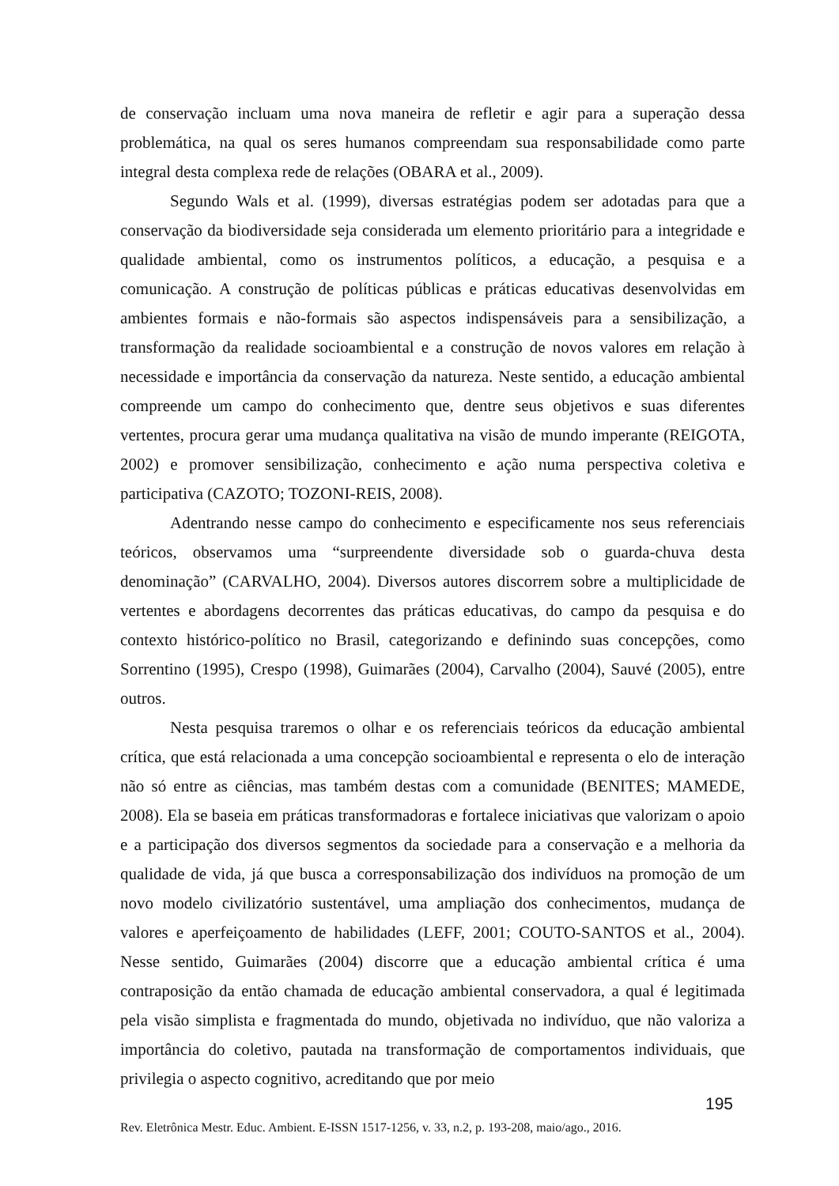de conservação incluam uma nova maneira de refletir e agir para a superação dessa problemática, na qual os seres humanos compreendam sua responsabilidade como parte integral desta complexa rede de relações (OBARA et al., 2009).
Segundo Wals et al. (1999), diversas estratégias podem ser adotadas para que a conservação da biodiversidade seja considerada um elemento prioritário para a integridade e qualidade ambiental, como os instrumentos políticos, a educação, a pesquisa e a comunicação. A construção de políticas públicas e práticas educativas desenvolvidas em ambientes formais e não-formais são aspectos indispensáveis para a sensibilização, a transformação da realidade socioambiental e a construção de novos valores em relação à necessidade e importância da conservação da natureza. Neste sentido, a educação ambiental compreende um campo do conhecimento que, dentre seus objetivos e suas diferentes vertentes, procura gerar uma mudança qualitativa na visão de mundo imperante (REIGOTA, 2002) e promover sensibilização, conhecimento e ação numa perspectiva coletiva e participativa (CAZOTO; TOZONI-REIS, 2008).
Adentrando nesse campo do conhecimento e especificamente nos seus referenciais teóricos, observamos uma “surpreendente diversidade sob o guarda-chuva desta denominação” (CARVALHO, 2004). Diversos autores discorrem sobre a multiplicidade de vertentes e abordagens decorrentes das práticas educativas, do campo da pesquisa e do contexto histórico-político no Brasil, categorizando e definindo suas concepções, como Sorrentino (1995), Crespo (1998), Guimarães (2004), Carvalho (2004), Sauvé (2005), entre outros.
Nesta pesquisa traremos o olhar e os referenciais teóricos da educação ambiental crítica, que está relacionada a uma concepção socioambiental e representa o elo de interação não só entre as ciências, mas também destas com a comunidade (BENITES; MAMEDE, 2008). Ela se baseia em práticas transformadoras e fortalece iniciativas que valorizam o apoio e a participação dos diversos segmentos da sociedade para a conservação e a melhoria da qualidade de vida, já que busca a corresponsabilização dos indivíduos na promoção de um novo modelo civilizatório sustentável, uma ampliação dos conhecimentos, mudança de valores e aperfeiçoamento de habilidades (LEFF, 2001; COUTO-SANTOS et al., 2004). Nesse sentido, Guimarães (2004) discorre que a educação ambiental crítica é uma contraposição da então chamada de educação ambiental conservadora, a qual é legitimada pela visão simplista e fragmentada do mundo, objetivada no indivíduo, que não valoriza a importância do coletivo, pautada na transformação de comportamentos individuais, que privilegia o aspecto cognitivo, acreditando que por meio
195
Rev. Eletrônica Mestr. Educ. Ambient. E-ISSN 1517-1256, v. 33, n.2, p. 193-208, maio/ago., 2016.